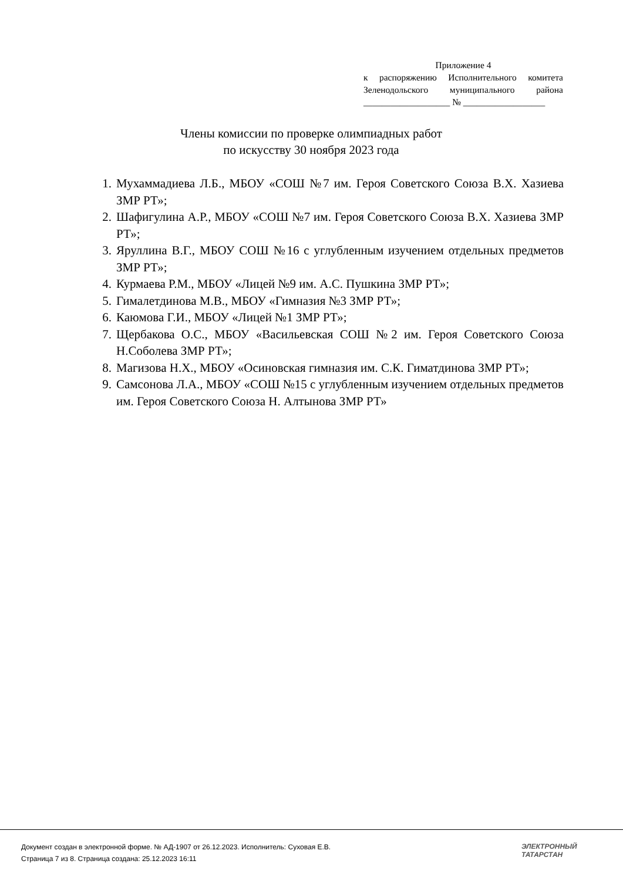Приложение 4
к распоряжению Исполнительного комитета
Зеленодольского муниципального района
___________________ № __________________
Члены комиссии по проверке олимпиадных работ
по искусству 30 ноября 2023 года
1. Мухаммадиева Л.Б., МБОУ «СОШ №7 им. Героя Советского Союза В.Х. Хазиева ЗМР РТ»;
2. Шафигулина А.Р., МБОУ «СОШ №7 им. Героя Советского Союза В.Х. Хазиева ЗМР РТ»;
3. Яруллина В.Г., МБОУ СОШ №16 с углубленным изучением отдельных предметов ЗМР РТ»;
4. Курмаева Р.М., МБОУ «Лицей №9 им. А.С. Пушкина ЗМР РТ»;
5. Гималетдинова М.В., МБОУ «Гимназия №3 ЗМР РТ»;
6. Каюмова Г.И., МБОУ «Лицей №1 ЗМР РТ»;
7. Щербакова О.С., МБОУ «Васильевская СОШ №2 им. Героя Советского Союза Н.Соболева ЗМР РТ»;
8. Магизова Н.Х., МБОУ «Осиновская гимназия им. С.К. Гиматдинова ЗМР РТ»;
9. Самсонова Л.А., МБОУ «СОШ №15 с углубленным изучением отдельных предметов им. Героя Советского Союза Н. Алтынова ЗМР РТ»
Документ создан в электронной форме. № АД-1907 от 26.12.2023. Исполнитель: Суховая Е.В.
Страница 7 из 8. Страница создана: 25.12.2023 16:11
ЭЛЕКТРОННЫЙ
ТАТАРСТАН